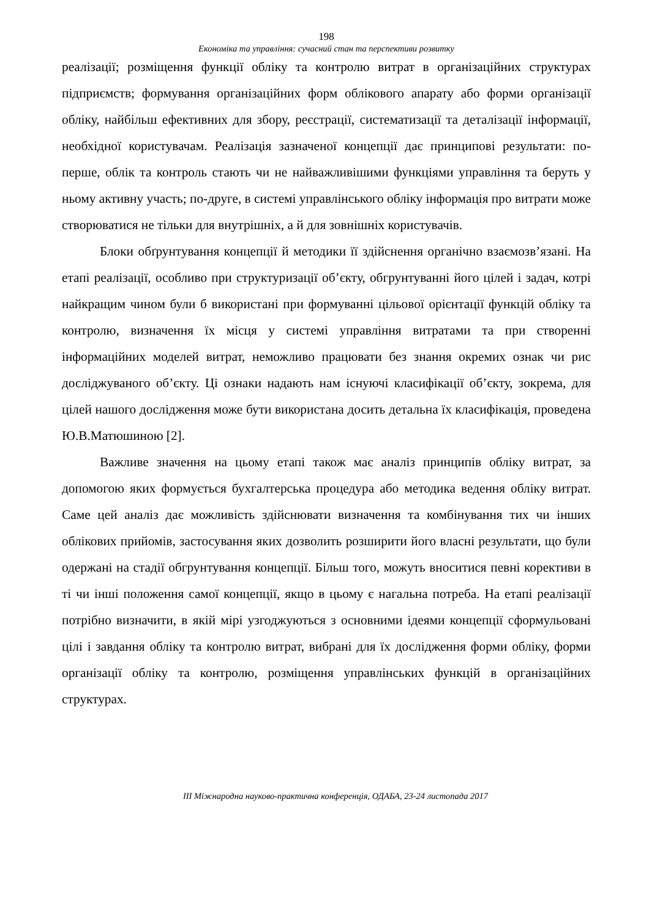198
Економіка та управління: сучасний стан та перспективи розвитку
реалізації; розміщення функції обліку та контролю витрат в організаційних структурах підприємств; формування організаційних форм облікового апарату або форми організації обліку, найбільш ефективних для збору, реєстрації, систематизації та деталізації інформації, необхідної користувачам. Реалізація зазначеної концепції дає принципові результати: по-перше, облік та контроль стають чи не найважливішими функціями управління та беруть у ньому активну участь; по-друге, в системі управлінського обліку інформація про витрати може створюватися не тільки для внутрішніх, а й для зовнішніх користувачів.
Блоки обґрунтування концепції й методики її здійснення органічно взаємозв’язані. На етапі реалізації, особливо при структуризації об’єкту, обгрунтуванні його цілей і задач, котрі найкращим чином були б використані при формуванні цільової орієнтації функцій обліку та контролю, визначення їх місця у системі управління витратами та при створенні інформаційних моделей витрат, неможливо працювати без знання окремих ознак чи рис досліджуваного об’єкту. Ці ознаки надають нам існуючі класифікації об’єкту, зокрема, для цілей нашого дослідження може бути використана досить детальна їх класифікація, проведена Ю.В.Матюшиною [2].
Важливе значення на цьому етапі також має аналіз принципів обліку витрат, за допомогою яких формується бухгалтерська процедура або методика ведення обліку витрат. Саме цей аналіз дає можливість здійснювати визначення та комбінування тих чи інших облікових прийомів, застосування яких дозволить розширити його власні результати, що були одержані на стадії обгрунтування концепції. Більш того, можуть вноситися певні корективи в ті чи інші положення самої концепції, якщо в цьому є нагальна потреба. На етапі реалізації потрібно визначити, в якій мірі узгоджуються з основними ідеями концепції сформульовані цілі і завдання обліку та контролю витрат, вибрані для їх дослідження форми обліку, форми організації обліку та контролю, розміщення управлінських функцій в організаційних структурах.
ІІІ Міжнародна науково-практична конференція, ОДАБА, 23-24 листопада 2017